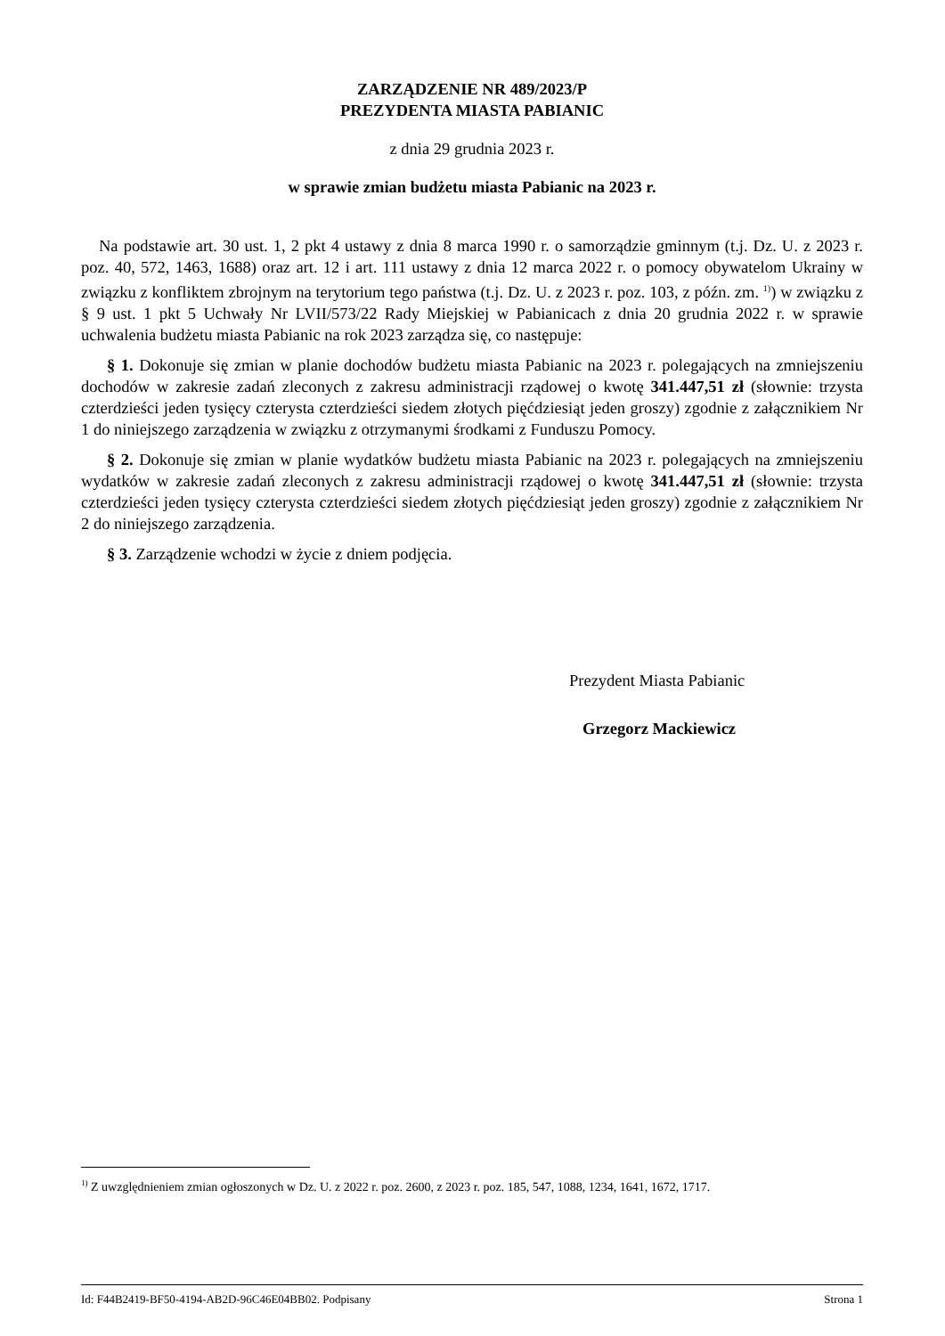ZARZĄDZENIE NR 489/2023/P
PREZYDENTA MIASTA PABIANIC
z dnia 29 grudnia 2023 r.
w sprawie zmian budżetu miasta Pabianic na 2023 r.
Na podstawie art. 30 ust. 1, 2 pkt 4 ustawy z dnia 8 marca 1990 r. o samorządzie gminnym (t.j. Dz. U. z 2023 r. poz. 40, 572, 1463, 1688) oraz art. 12 i art. 111 ustawy z dnia 12 marca 2022 r. o pomocy obywatelom Ukrainy w związku z konfliktem zbrojnym na terytorium tego państwa (t.j. Dz. U. z 2023 r. poz. 103, z późn. zm. <sup>1)</sup>) w związku z § 9 ust. 1 pkt 5 Uchwały Nr LVII/573/22 Rady Miejskiej w Pabianicach z dnia 20 grudnia 2022 r. w sprawie uchwalenia budżetu miasta Pabianic na rok 2023 zarządza się, co następuje:
§ 1. Dokonuje się zmian w planie dochodów budżetu miasta Pabianic na 2023 r. polegających na zmniejszeniu dochodów w zakresie zadań zleconych z zakresu administracji rządowej o kwotę 341.447,51 zł (słownie: trzysta czterdzieści jeden tysięcy czterysta czterdzieści siedem złotych pięćdziesiąt jeden groszy) zgodnie z załącznikiem Nr 1 do niniejszego zarządzenia w związku z otrzymanymi środkami z Funduszu Pomocy.
§ 2. Dokonuje się zmian w planie wydatków budżetu miasta Pabianic na 2023 r. polegających na zmniejszeniu wydatków w zakresie zadań zleconych z zakresu administracji rządowej o kwotę 341.447,51 zł (słownie: trzysta czterdzieści jeden tysięcy czterysta czterdzieści siedem złotych pięćdziesiąt jeden groszy) zgodnie z załącznikiem Nr 2 do niniejszego zarządzenia.
§ 3. Zarządzenie wchodzi w życie z dniem podjęcia.
Prezydent Miasta Pabianic
Grzegorz Mackiewicz
<sup>1)</sup> Z uwzględnieniem zmian ogłoszonych w Dz. U. z 2022 r. poz. 2600, z 2023 r. poz. 185, 547, 1088, 1234, 1641, 1672, 1717.
Id: F44B2419-BF50-4194-AB2D-96C46E04BB02. Podpisany Strona 1